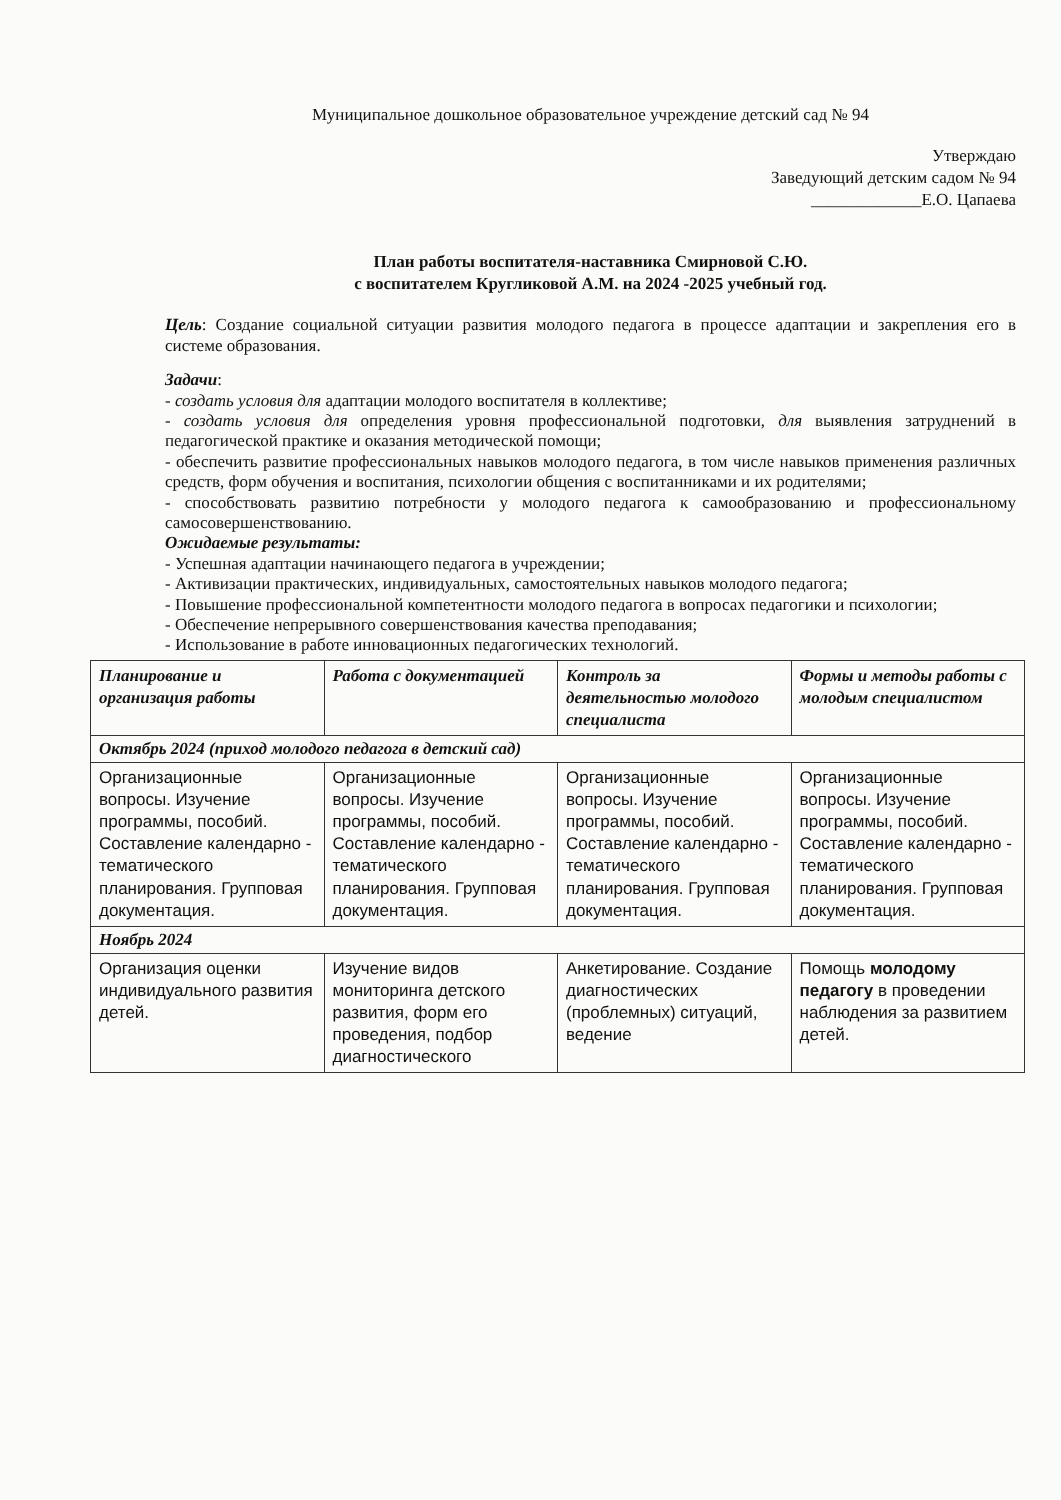Муниципальное дошкольное образовательное учреждение детский сад № 94
Утверждаю
Заведующий детским садом № 94
_____________Е.О. Цапаева
План работы воспитателя-наставника Смирновой С.Ю.
с воспитателем Кругликовой А.М. на 2024 -2025 учебный год.
Цель: Создание социальной ситуации развития молодого педагога в процессе адаптации и закрепления его в системе образования.
Задачи:
- создать условия для адаптации молодого воспитателя в коллективе;
- создать условия для определения уровня профессиональной подготовки, для выявления затруднений в педагогической практике и оказания методической помощи;
- обеспечить развитие профессиональных навыков молодого педагога, в том числе навыков применения различных средств, форм обучения и воспитания, психологии общения с воспитанниками и их родителями;
- способствовать развитию потребности у молодого педагога к самообразованию и профессиональному самосовершенствованию.
Ожидаемые результаты:
- Успешная адаптации начинающего педагога в учреждении;
- Активизации практических, индивидуальных, самостоятельных навыков молодого педагога;
- Повышение профессиональной компетентности молодого педагога в вопросах педагогики и психологии;
- Обеспечение непрерывного совершенствования качества преподавания;
- Использование в работе инновационных педагогических технологий.
| Планирование и организация работы | Работа с документацией | Контроль за деятельностью молодого специалиста | Формы и методы работы с молодым специалистом |
| --- | --- | --- | --- |
| Октябрь 2024 (приход молодого педагога в детский сад) | | | |
| Организационные вопросы. Изучение программы, пособий. Составление календарно - тематического планирования. Групповая документация. | Организационные вопросы. Изучение программы, пособий. Составление календарно - тематического планирования. Групповая документация. | Организационные вопросы. Изучение программы, пособий. Составление календарно - тематического планирования. Групповая документация. | Организационные вопросы. Изучение программы, пособий. Составление календарно - тематического планирования. Групповая документация. |
| Ноябрь 2024 | | | |
| Организация оценки индивидуального развития детей. | Изучение видов мониторинга детского развития, форм его проведения, подбор диагностического | Анкетирование. Создание диагностических (проблемных) ситуаций, ведение | Помощь молодому педагогу в проведении наблюдения за развитием детей. |